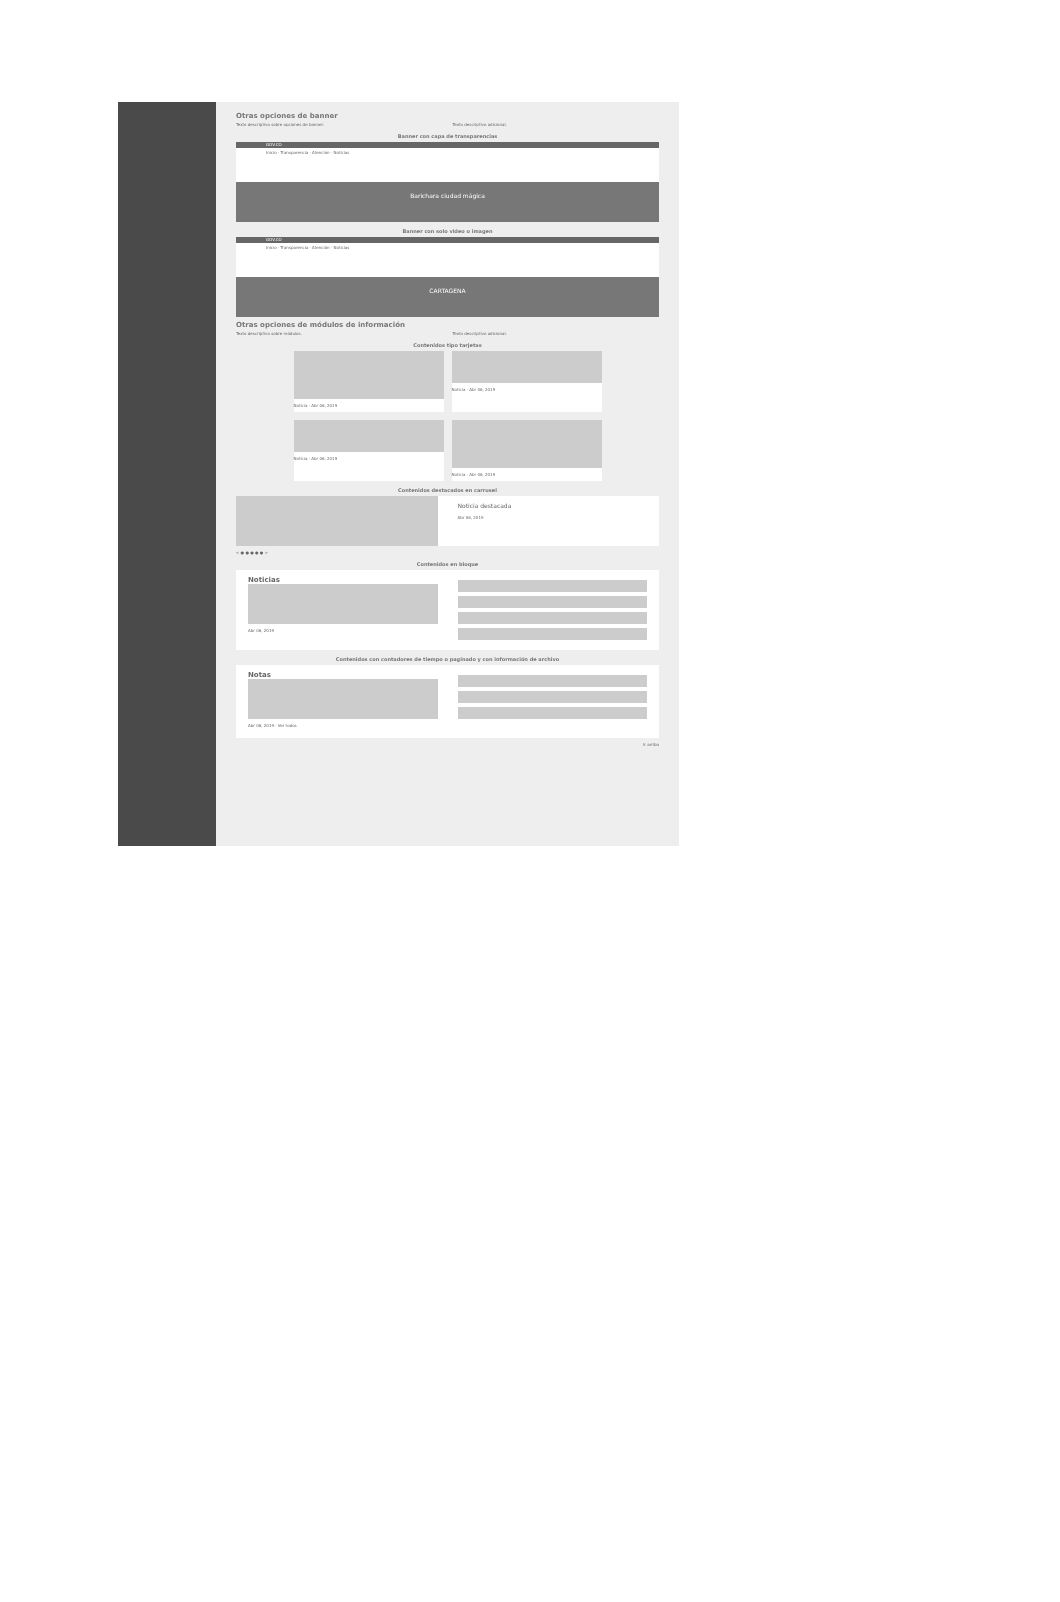Otras opciones de banner
Texto descriptivo sobre opciones de banner.
Texto descriptivo adicional.
Banner con capa de transparencias
GOV.CO
Inicio · Transparencia · Atención · Noticias
Barichara ciudad mágica
Banner con solo video o imagen
GOV.CO
Inicio · Transparencia · Atención · Noticias
CARTAGENA
Otras opciones de módulos de información
Texto descriptivo sobre módulos.
Texto descriptivo adicional.
Contenidos tipo tarjetas
Noticia · Abr 06, 2019
Noticia · Abr 06, 2019
Noticia · Abr 06, 2019
Noticia · Abr 06, 2019
Contenidos destacados en carrusel
Noticia destacada
Abr 06, 2019
< ● ● ● ● ● >
Contenidos en bloque
Noticias
Abr 06, 2019
Contenidos con contadores de tiempo o paginado y con información de archivo
Notas
Abr 06, 2019 · Ver todos
Ir arriba